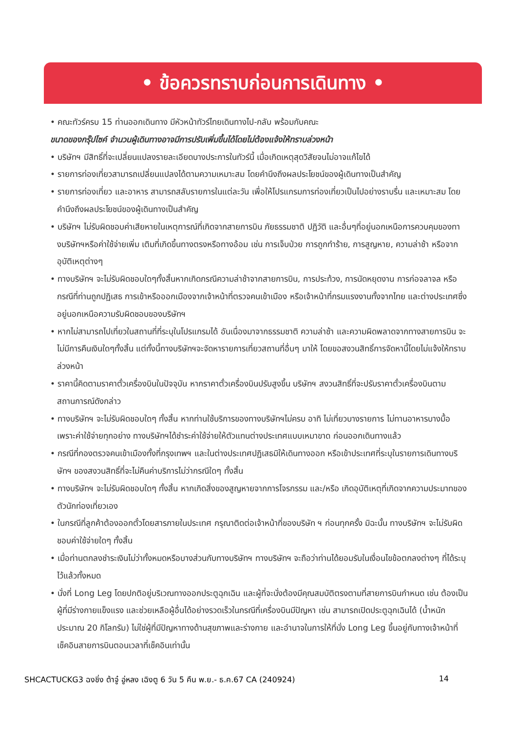• ข้อควรทราบก่อนการเดินทาง •
• คณะทัวร์ครบ 15 ท่านออกเดินทาง มีหัวหน้าทัวร์ไทยเดินทางไป-กลับ พร้อมกับคณะ
ขนาดของกรุ๊ปไซค์ จำนวนผู้เดินทางอาจมีการปรับเพิ่มขึ้นได้โดยไม่ต้องแจ้งให้ทราบล่วงหน้า
• บริษัทฯ มีสิทธิ์ที่จะเปลี่ยนแปลงรายละเอียดบางประการในทัวร์นี้ เมื่อเกิดเหตุสุดวิสัยจนไม่อาจแก้ไขได้
• รายการท่องเที่ยวสามารถเปลี่ยนแปลงได้ตามความเหมาะสม โดยคำนึงถึงผลประโยชน์ของผู้เดินทางเป็นสำคัญ
• รายการท่องเที่ยว และอาหาร สามารถสลับรายการในแต่ละวัน เพื่อให้โปรแกรมการท่องเที่ยวเป็นไปอย่างราบรื่น และเหมาะสม โดยคำนึงถึงผลประโยชน์ของผู้เดินทางเป็นสำคัญ
• บริษัทฯ ไม่รับผิดชอบค่าเสียหายในเหตุการณ์ที่เกิดจากสายการบิน ภัยธรรมชาติ ปฏิวัติ และอื่นๆที่อยู่นอกเหนือการควบคุมของทางบริษัทฯหรือค่าใช้จ่ายเพิ่ม เติมที่เกิดขึ้นทางตรงหรือทางอ้อม เช่น การเจ็บป่วย การถูกทำร้าย, การสูญหาย, ความล่าช้า หรือจากอุบัติเหตุต่างๆ
• ทางบริษัทฯ จะไม่รับผิดชอบใดๆทั้งสิ้นหากเกิดกรณีความล่าช้าจากสายการบิน, การประท้วง, การนัดหยุดงาน การก่อจลาจล หรือกรณีที่ท่านถูกปฏิเสธ การเข้าหรือออกเมืองจากเจ้าหน้าที่ตรวจคนเข้าเมือง หรือเจ้าหน้าที่กรมแรงงานทั้งจากไทย และต่างประเทศซึ่งอยู่นอกเหนือความรับผิดชอบของบริษัทฯ
• หากไม่สามารถไปเที่ยวในสถานที่ที่ระบุในโปรแกรมได้ อันเนื่องมาจากธรรมชาติ ความล่าช้า และความผิดพลาดจากทางสายการบิน จะไม่มีการคืนเงินใดๆทั้งสิ้น แต่ทั้งนี้ทางบริษัทฯจะจัดหารายการเที่ยวสถานที่อื่นๆ มาให้ โดยขอสงวนสิทธิ์การจัดหานี้โดยไม่แจ้งให้ทราบล่วงหน้า
• ราคานี้คิดตามราคาตั๋วเครื่องบินในปัจจุบัน หากราคาตั๋วเครื่องบินปรับสูงขึ้น บริษัทฯ สงวนสิทธิ์ที่จะปรับราคาตั๋วเครื่องบินตามสถานการณ์ดังกล่าว
• ทางบริษัทฯ จะไม่รับผิดชอบใดๆ ทั้งสิ้น หากท่านใช้บริการของทางบริษัทฯไม่ครบ อาทิ ไม่เที่ยวบางรายการ ไม่ทานอาหารบางมื้อ เพราะค่าใช้จ่ายทุกอย่าง ทางบริษัทฯได้ชำระค่าใช้จ่ายให้ตัวแทนต่างประเทศแบบเหมาขาด ก่อนออกเดินทางแล้ว
• กรณีที่กองตรวจคนเข้าเมืองทั้งที่กรุงเทพฯ และในต่างประเทศปฏิเสธมิให้เดินทางออก หรือเข้าประเทศที่ระบุในรายการเดินทางบริษัทฯ ของสงวนสิทธิ์ที่จะไม่คืนค่าบริการไม่ว่ากรณีใดๆ ทั้งสิ้น
• ทางบริษัทฯ จะไม่รับผิดชอบใดๆ ทั้งสิ้น หากเกิดสิ่งของสูญหายจากการโจรกรรม และ/หรือ เกิดอุบัติเหตุที่เกิดจากความประมาทของตัวนักท่องเที่ยวเอง
• ในกรณีที่ลูกค้าต้องออกตั๋วโดยสารภายในประเทศ กรุณาติดต่อเจ้าหน้าที่ของบริษัท ฯ ก่อนทุกครั้ง มิฉะนั้น ทางบริษัทฯ จะไม่รับผิดชอบค่าใช้จ่ายใดๆ ทั้งสิ้น
• เมื่อท่านตกลงชำระเงินไม่ว่าทั้งหมดหรือบางส่วนกับทางบริษัทฯ ทางบริษัทฯ จะถือว่าท่านได้ยอมรับในเงื่อนไขข้อตกลงต่างๆ ที่ได้ระบุไว้แล้วทั้งหมด
• นั่งที่ Long Leg โดยปกติอยู่บริเวณทางออกประตูฉุกเฉิน และผู้ที่จะนั่งต้องมีคุณสมบัติตรงตามที่สายการบินกำหนด เช่น ต้องเป็นผู้ที่มีร่างกายแข็งแรง และช่วยเหลือผู้อื่นได้อย่างรวดเร็วในกรณีที่เครื่องบินมีปัญหา เช่น สามารถเปิดประตูฉุกเฉินได้ (น้ำหนักประมาณ 20 กิโลกรัม) ไม่ใช่ผู้ที่มีปัญหาทางด้านสุขภาพและร่างกาย และอำนาจในการให้ที่นั่ง Long Leg ขึ้นอยู่กับทางเจ้าหน้าที่เช็คอินสายการบินตอนเวลาที่เช็คอินเท่านั้น
SHCACTUCKG3 ฉงชิ่ง ต้าจู๋ อู่หลง เฉิงตู 6 วัน 5 คืน พ.ย.- ธ.ค.67 CA (240924) 14